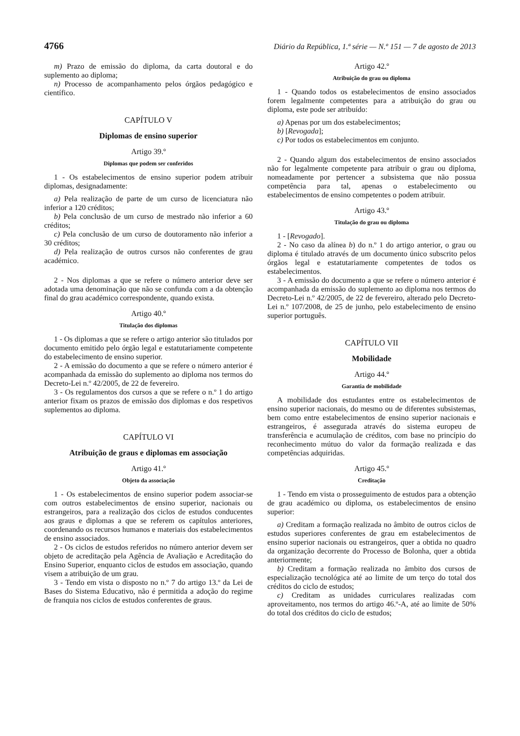4766 Diário da República, 1.ª série — N.º 151 — 7 de agosto de 2013
m) Prazo de emissão do diploma, da carta doutoral e do suplemento ao diploma;
n) Processo de acompanhamento pelos órgãos pedagógico e científico.
CAPÍTULO V
Diplomas de ensino superior
Artigo 39.º
Diplomas que podem ser conferidos
1 - Os estabelecimentos de ensino superior podem atribuir diplomas, designadamente:
a) Pela realização de parte de um curso de licenciatura não inferior a 120 créditos;
b) Pela conclusão de um curso de mestrado não inferior a 60 créditos;
c) Pela conclusão de um curso de doutoramento não inferior a 30 créditos;
d) Pela realização de outros cursos não conferentes de grau académico.
2 - Nos diplomas a que se refere o número anterior deve ser adotada uma denominação que não se confunda com a da obtenção final do grau académico correspondente, quando exista.
Artigo 40.º
Titulação dos diplomas
1 - Os diplomas a que se refere o artigo anterior são titulados por documento emitido pelo órgão legal e estatutariamente competente do estabelecimento de ensino superior.
2 - A emissão do documento a que se refere o número anterior é acompanhada da emissão do suplemento ao diploma nos termos do Decreto-Lei n.º 42/2005, de 22 de fevereiro.
3 - Os regulamentos dos cursos a que se refere o n.º 1 do artigo anterior fixam os prazos de emissão dos diplomas e dos respetivos suplementos ao diploma.
CAPÍTULO VI
Atribuição de graus e diplomas em associação
Artigo 41.º
Objeto da associação
1 - Os estabelecimentos de ensino superior podem associar-se com outros estabelecimentos de ensino superior, nacionais ou estrangeiros, para a realização dos ciclos de estudos conducentes aos graus e diplomas a que se referem os capítulos anteriores, coordenando os recursos humanos e materiais dos estabelecimentos de ensino associados.
2 - Os ciclos de estudos referidos no número anterior devem ser objeto de acreditação pela Agência de Avaliação e Acreditação do Ensino Superior, enquanto ciclos de estudos em associação, quando visem a atribuição de um grau.
3 - Tendo em vista o disposto no n.º 7 do artigo 13.º da Lei de Bases do Sistema Educativo, não é permitida a adoção do regime de franquia nos ciclos de estudos conferentes de graus.
Artigo 42.º
Atribuição do grau ou diploma
1 - Quando todos os estabelecimentos de ensino associados forem legalmente competentes para a atribuição do grau ou diploma, este pode ser atribuído:
a) Apenas por um dos estabelecimentos;
b) [Revogada];
c) Por todos os estabelecimentos em conjunto.
2 - Quando algum dos estabelecimentos de ensino associados não for legalmente competente para atribuir o grau ou diploma, nomeadamente por pertencer a subsistema que não possua competência para tal, apenas o estabelecimento ou estabelecimentos de ensino competentes o podem atribuir.
Artigo 43.º
Titulação do grau ou diploma
1 - [Revogado].
2 - No caso da alínea b) do n.º 1 do artigo anterior, o grau ou diploma é titulado através de um documento único subscrito pelos órgãos legal e estatutariamente competentes de todos os estabelecimentos.
3 - A emissão do documento a que se refere o número anterior é acompanhada da emissão do suplemento ao diploma nos termos do Decreto-Lei n.º 42/2005, de 22 de fevereiro, alterado pelo Decreto-Lei n.º 107/2008, de 25 de junho, pelo estabelecimento de ensino superior português.
CAPÍTULO VII
Mobilidade
Artigo 44.º
Garantia de mobilidade
A mobilidade dos estudantes entre os estabelecimentos de ensino superior nacionais, do mesmo ou de diferentes subsistemas, bem como entre estabelecimentos de ensino superior nacionais e estrangeiros, é assegurada através do sistema europeu de transferência e acumulação de créditos, com base no princípio do reconhecimento mútuo do valor da formação realizada e das competências adquiridas.
Artigo 45.º
Creditação
1 - Tendo em vista o prosseguimento de estudos para a obtenção de grau académico ou diploma, os estabelecimentos de ensino superior:
a) Creditam a formação realizada no âmbito de outros ciclos de estudos superiores conferentes de grau em estabelecimentos de ensino superior nacionais ou estrangeiros, quer a obtida no quadro da organização decorrente do Processo de Bolonha, quer a obtida anteriormente;
b) Creditam a formação realizada no âmbito dos cursos de especialização tecnológica até ao limite de um terço do total dos créditos do ciclo de estudos;
c) Creditam as unidades curriculares realizadas com aproveitamento, nos termos do artigo 46.º-A, até ao limite de 50% do total dos créditos do ciclo de estudos;